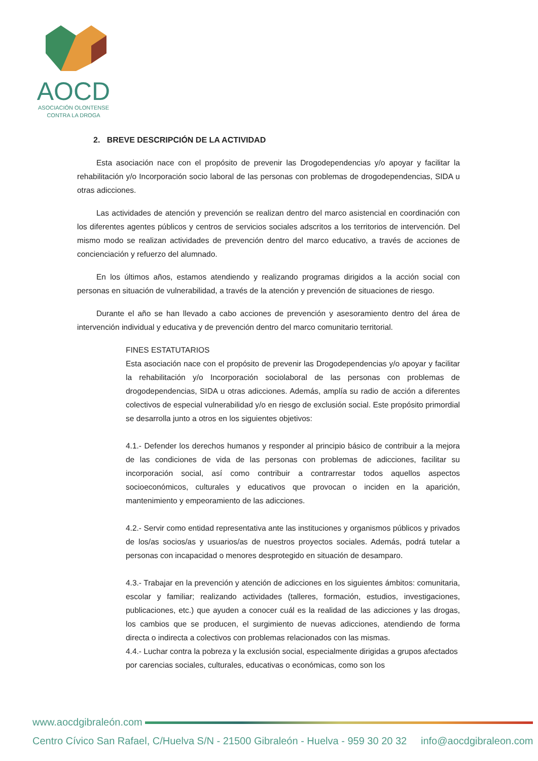AOCD
ASOCIACIÓN OLONTENSE
CONTRA LA DROGA
2. BREVE DESCRIPCIÓN DE LA ACTIVIDAD
Esta asociación nace con el propósito de prevenir las Drogodependencias y/o apoyar y facilitar la rehabilitación y/o Incorporación socio laboral de las personas con problemas de drogodependencias, SIDA u otras adicciones.
Las actividades de atención y prevención se realizan dentro del marco asistencial en coordinación con los diferentes agentes públicos y centros de servicios sociales adscritos a los territorios de intervención. Del mismo modo se realizan actividades de prevención dentro del marco educativo, a través de acciones de concienciación y refuerzo del alumnado.
En los últimos años, estamos atendiendo y realizando programas dirigidos a la acción social con personas en situación de vulnerabilidad, a través de la atención y prevención de situaciones de riesgo.
Durante el año se han llevado a cabo acciones de prevención y asesoramiento dentro del área de intervención individual y educativa y de prevención dentro del marco comunitario territorial.
FINES ESTATUTARIOS
Esta asociación nace con el propósito de prevenir las Drogodependencias y/o apoyar y facilitar la rehabilitación y/o Incorporación sociolaboral de las personas con problemas de drogodependencias, SIDA u otras adicciones. Además, amplía su radio de acción a diferentes colectivos de especial vulnerabilidad y/o en riesgo de exclusión social. Este propósito primordial se desarrolla junto a otros en los siguientes objetivos:
4.1.- Defender los derechos humanos y responder al principio básico de contribuir a la mejora de las condiciones de vida de las personas con problemas de adicciones, facilitar su incorporación social, así como contribuir a contrarrestar todos aquellos aspectos socioeconómicos, culturales y educativos que provocan o inciden en la aparición, mantenimiento y empeoramiento de las adicciones.
4.2.- Servir como entidad representativa ante las instituciones y organismos públicos y privados de los/as socios/as y usuarios/as de nuestros proyectos sociales. Además, podrá tutelar a personas con incapacidad o menores desprotegido en situación de desamparo.
4.3.- Trabajar en la prevención y atención de adicciones en los siguientes ámbitos: comunitaria, escolar y familiar; realizando actividades (talleres, formación, estudios, investigaciones, publicaciones, etc.) que ayuden a conocer cuál es la realidad de las adicciones y las drogas, los cambios que se producen, el surgimiento de nuevas adicciones, atendiendo de forma directa o indirecta a colectivos con problemas relacionados con las mismas.
4.4.- Luchar contra la pobreza y la exclusión social, especialmente dirigidas a grupos afectados por carencias sociales, culturales, educativas o económicas, como son los
www.aocdgibraleón.com
Centro Cívico San Rafael, C/Huelva S/N - 21500 Gibraleón - Huelva - 959 30 20 32 info@aocdgibraleon.com